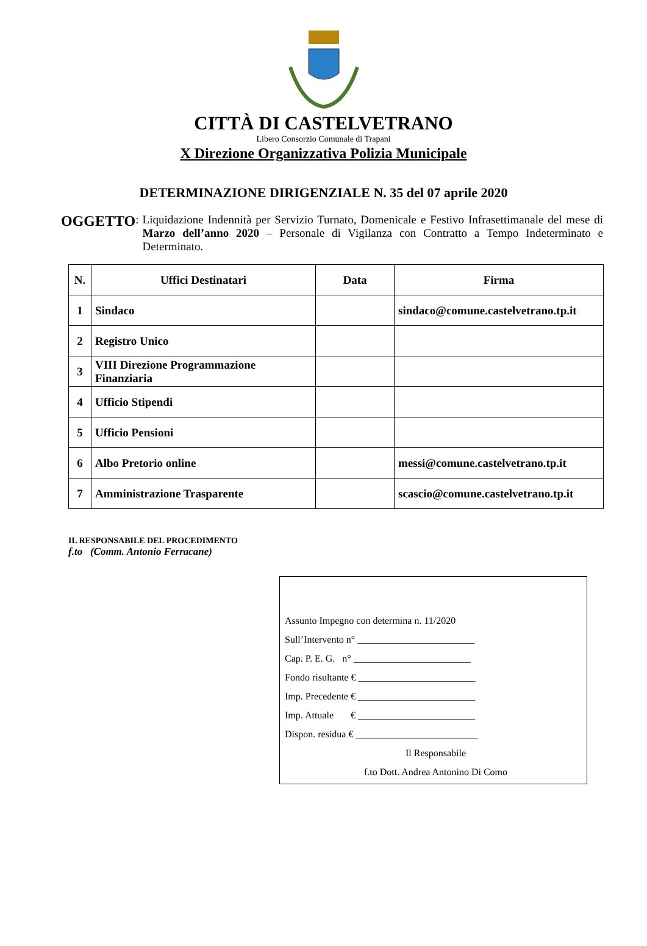CITTÀ DI CASTELVETRANO
Libero Consorzio Comunale di Trapani
X Direzione Organizzativa Polizia Municipale
DETERMINAZIONE DIRIGENZIALE N. 35 del 07 aprile 2020
OGGETTO: Liquidazione Indennità per Servizio Turnato, Domenicale e Festivo Infrasettimanale del mese di Marzo dell’anno 2020 – Personale di Vigilanza con Contratto a Tempo Indeterminato e Determinato.
| N. | Uffici Destinatari | Data | Firma |
| --- | --- | --- | --- |
| 1 | Sindaco | | sindaco@comune.castelvetrano.tp.it |
| 2 | Registro Unico | | |
| 3 | VIII Direzione Programmazione Finanziaria | | |
| 4 | Ufficio Stipendi | | |
| 5 | Ufficio Pensioni | | |
| 6 | Albo Pretorio online | | messi@comune.castelvetrano.tp.it |
| 7 | Amministrazione Trasparente | | scascio@comune.castelvetrano.tp.it |
IL RESPONSABILE DEL PROCEDIMENTO
f.to (Comm. Antonio Ferracane)
Assunto Impegno con determina n. 11/2020
Sull’Intervento n° ________________________
Cap. P. E. G. n° ________________________
Fondo risultante € ________________________
Imp. Precedente € ________________________
Imp. Attuale € ________________________
Dispon. residua € _________________________
Il Responsabile
f.to Dott. Andrea Antonino Di Como